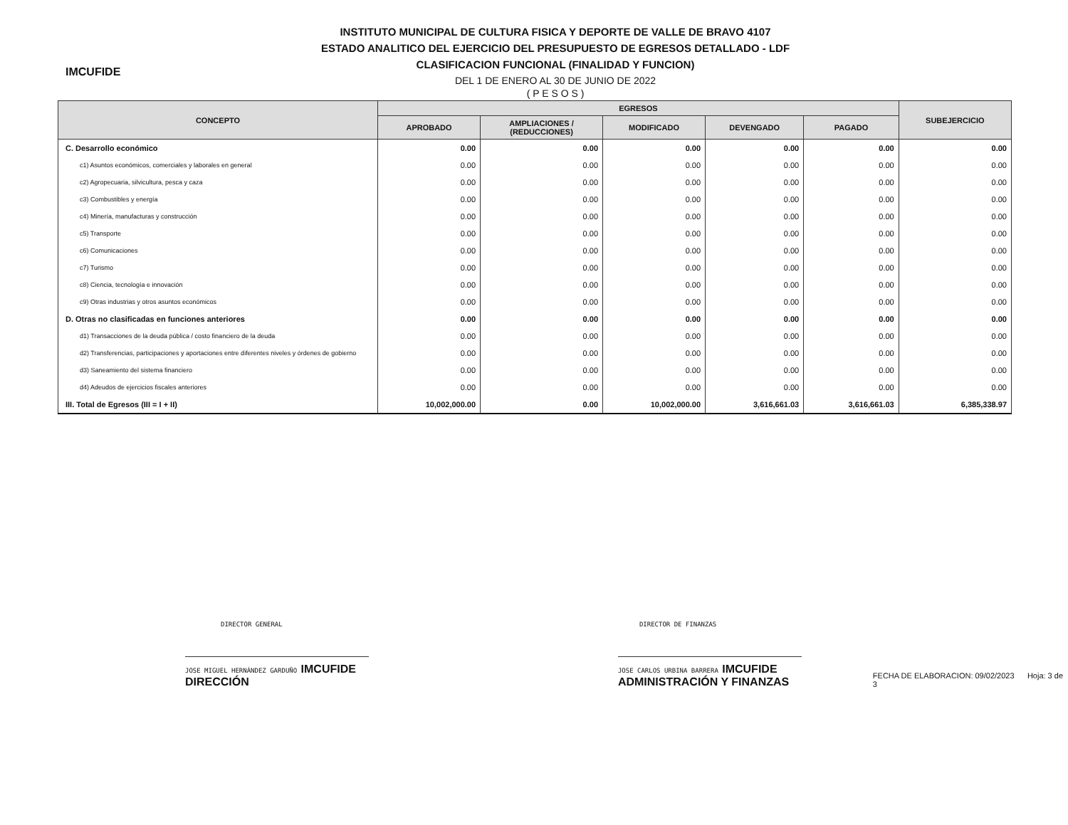IMCUFIDE
INSTITUTO MUNICIPAL DE CULTURA FISICA Y DEPORTE DE VALLE DE BRAVO 4107
ESTADO ANALITICO DEL EJERCICIO DEL PRESUPUESTO DE EGRESOS DETALLADO - LDF
CLASIFICACION FUNCIONAL (FINALIDAD Y FUNCION)
DEL 1 DE ENERO AL 30 DE JUNIO DE 2022
( P E S O S )
| CONCEPTO | EGRESOS | | | | | SUBEJERCICIO |
| --- | --- | --- | --- | --- | --- | --- |
| | APROBADO | AMPLIACIONES / (REDUCCIONES) | MODIFICADO | DEVENGADO | PAGADO | |
| C. Desarrollo económico | 0.00 | 0.00 | 0.00 | 0.00 | 0.00 | 0.00 |
| c1) Asuntos económicos, comerciales y laborales en general | 0.00 | 0.00 | 0.00 | 0.00 | 0.00 | 0.00 |
| c2) Agropecuaria, silvicultura, pesca y caza | 0.00 | 0.00 | 0.00 | 0.00 | 0.00 | 0.00 |
| c3) Combustibles y energía | 0.00 | 0.00 | 0.00 | 0.00 | 0.00 | 0.00 |
| c4) Minería, manufacturas y construcción | 0.00 | 0.00 | 0.00 | 0.00 | 0.00 | 0.00 |
| c5) Transporte | 0.00 | 0.00 | 0.00 | 0.00 | 0.00 | 0.00 |
| c6) Comunicaciones | 0.00 | 0.00 | 0.00 | 0.00 | 0.00 | 0.00 |
| c7) Turismo | 0.00 | 0.00 | 0.00 | 0.00 | 0.00 | 0.00 |
| c8) Ciencia, tecnología e innovación | 0.00 | 0.00 | 0.00 | 0.00 | 0.00 | 0.00 |
| c9) Otras industrias y otros asuntos económicos | 0.00 | 0.00 | 0.00 | 0.00 | 0.00 | 0.00 |
| D. Otras no clasificadas en funciones anteriores | 0.00 | 0.00 | 0.00 | 0.00 | 0.00 | 0.00 |
| d1) Transacciones de la deuda pública / costo financiero de la deuda | 0.00 | 0.00 | 0.00 | 0.00 | 0.00 | 0.00 |
| d2) Transferencias, participaciones y aportaciones entre diferentes niveles y órdenes de gobierno | 0.00 | 0.00 | 0.00 | 0.00 | 0.00 | 0.00 |
| d3) Saneamiento del sistema financiero | 0.00 | 0.00 | 0.00 | 0.00 | 0.00 | 0.00 |
| d4) Adeudos de ejercicios fiscales anteriores | 0.00 | 0.00 | 0.00 | 0.00 | 0.00 | 0.00 |
| III. Total de Egresos (III = I + II) | 10,002,000.00 | 0.00 | 10,002,000.00 | 3,616,661.03 | 3,616,661.03 | 6,385,338.97 |
DIRECTOR GENERAL
JOSE MIGUEL HERNÁNDEZ GARDUÑO IMCUFIDE DIRECCIÓN
DIRECTOR DE FINANZAS
JOSE CARLOS URBINA BARRERA IMCUFIDE ADMINISTRACIÓN Y FINANZAS
FECHA DE ELABORACION: 09/02/2023 Hoja: 3 de 3